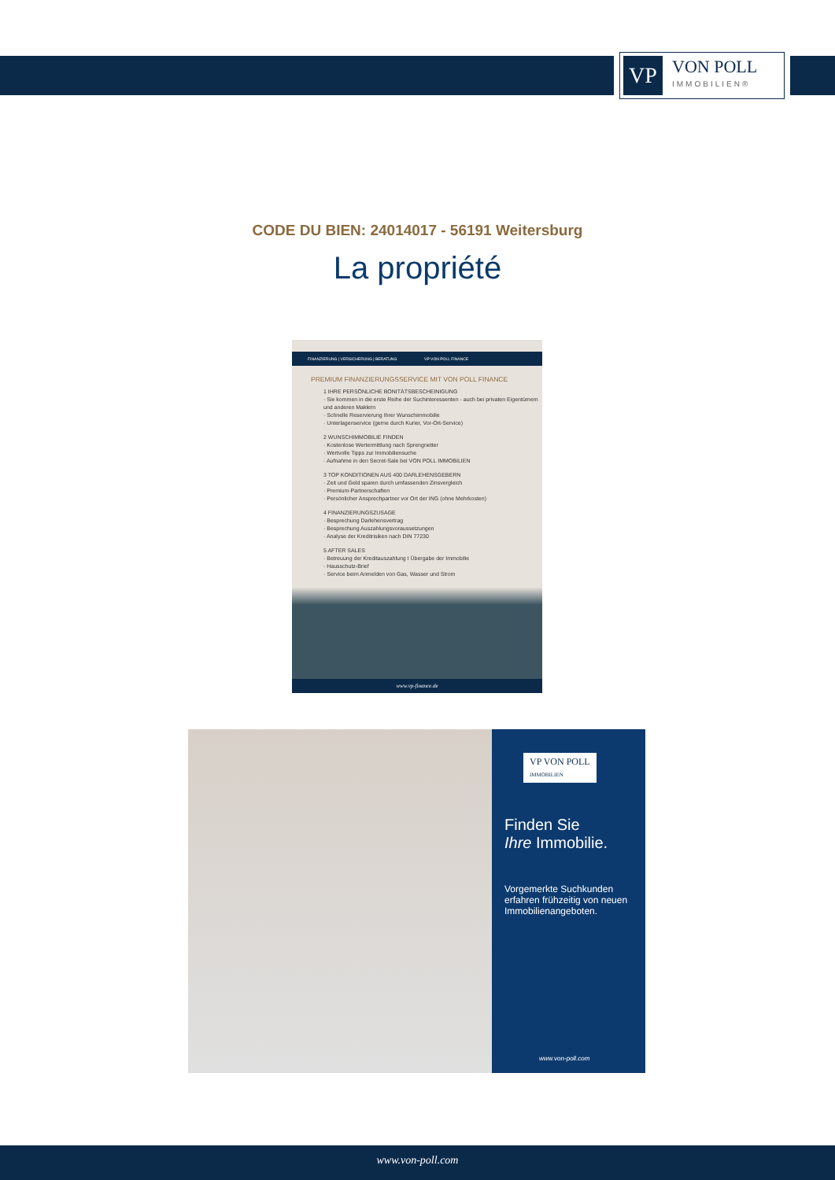VP
VON POLL
IMMOBILIEN®
CODE DU BIEN: 24014017 - 56191 Weitersburg
La propriété
FINANZIERUNG | VERSICHERUNG | BERATUNG VP VON POLL FINANCE
PREMIUM FINANZIERUNGSSERVICE MIT VON POLL FINANCE
1 IHRE PERSÖNLICHE BONITÄTSBESCHEINIGUNG
· Sie kommen in die erste Reihe der Suchinteressenten - auch bei privaten Eigentümern und anderen Maklern
· Schnelle Reservierung Ihrer Wunschimmobilie
· Unterlagenservice (gerne durch Kurier, Vor-Ort-Service)
2 WUNSCHIMMOBILIE FINDEN
· Kostenlose Wertermittlung nach Sprengnetter
· Wertvolle Tipps zur Immobiliensuche
· Aufnahme in den Secret-Sale bei VON POLL IMMOBILIEN
3 TOP KONDITIONEN AUS 400 DARLEHENSGEBERN
· Zeit und Geld sparen durch umfassenden Zinsvergleich
· Premium-Partnerschaften
· Persönlicher Ansprechpartner vor Ort der ING (ohne Mehrkosten)
4 FINANZIERUNGSZUSAGE
· Besprechung Darlehensvertrag
· Besprechung Auszahlungsvoraussetzungen
· Analyse der Kreditrisiken nach DIN 77230
5 AFTER SALES
· Betreuung der Kreditauszahlung I Übergabe der Immobilie
· Hausschutz-Brief
· Service beim Anmelden von Gas, Wasser und Strom
www.vp-finance.de
VP VON POLL
IMMOBILIEN
Finden Sie
Ihre Immobilie.
Vorgemerkte Suchkunden erfahren frühzeitig von neuen Immobilienangeboten.
www.von-poll.com
www.von-poll.com